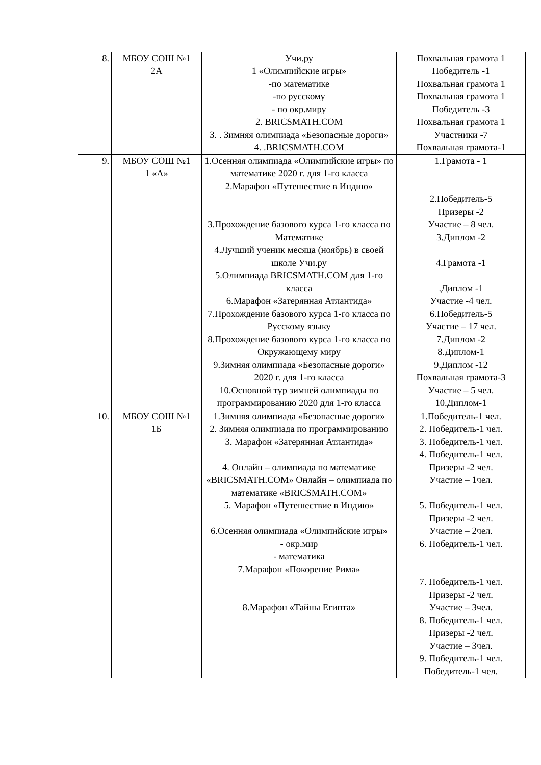| 8. | МБОУ СОШ №1 2А | Учи.ру 1 «Олимпийские игры» -по математике -по русскому - по окр.миру 2. BRICSMATH.COM 3. . Зимняя олимпиада «Безопасные дороги» 4. .BRICSMATH.COM | Похвальная грамота 1 Победитель -1 Похвальная грамота 1 Похвальная грамота 1 Победитель -3 Похвальная грамота 1 Участники -7 Похвальная грамота-1 |
| 9. | МБОУ СОШ №1 1 «А» | 1.Осенняя олимпиада «Олимпийские игры» по математике 2020 г. для 1-го класса 2.Марафон «Путешествие в Индию» 3.Прохождение базового курса 1-го класса по Математике 4.Лучший ученик месяца (ноябрь) в своей школе Учи.ру 5.Олимпиада BRICSMATH.COM для 1-го класса 6.Марафон «Затерянная Атлантида» 7.Прохождение базового курса 1-го класса по Русскому языку 8.Прохождение базового курса 1-го класса по Окружающему миру 9.Зимняя олимпиада «Безопасные дороги» 2020 г. для 1-го класса 10.Основной тур зимней олимпиады по программированию 2020 для 1-го класса | 1.Грамота - 1 2.Победитель-5 Призеры -2 Участие – 8 чел. 3.Диплом -2 4.Грамота -1 .Диплом -1 Участие -4 чел. 6.Победитель-5 Участие – 17 чел. 7.Диплом -2 8.Диплом-1 9.Диплом -12 Похвальная грамота-3 Участие – 5 чел. 10.Диплом-1 |
| 10. | МБОУ СОШ №1 1Б | 1.Зимняя олимпиада «Безопасные дороги» 2. Зимняя олимпиада по программированию 3. Марафон «Затерянная Атлантида» 4. Онлайн – олимпиада по математике «BRICSMATH.COM» Онлайн – олимпиада по математике «BRICSMATH.COM» 5. Марафон «Путешествие в Индию» 6.Осенняя олимпиада «Олимпийские игры» - окр.мир - математика 7.Марафон «Покорение Рима» 8.Марафон «Тайны Египта» | 1.Победитель-1 чел. 2. Победитель-1 чел. 3. Победитель-1 чел. 4. Победитель-1 чел. Призеры -2 чел. Участие – 1чел. 5. Победитель-1 чел. Призеры -2 чел. Участие – 2чел. 6. Победитель-1 чел. 7. Победитель-1 чел. Призеры -2 чел. Участие – 3чел. 8. Победитель-1 чел. Призеры -2 чел. Участие – 3чел. 9. Победитель-1 чел. Победитель-1 чел. |